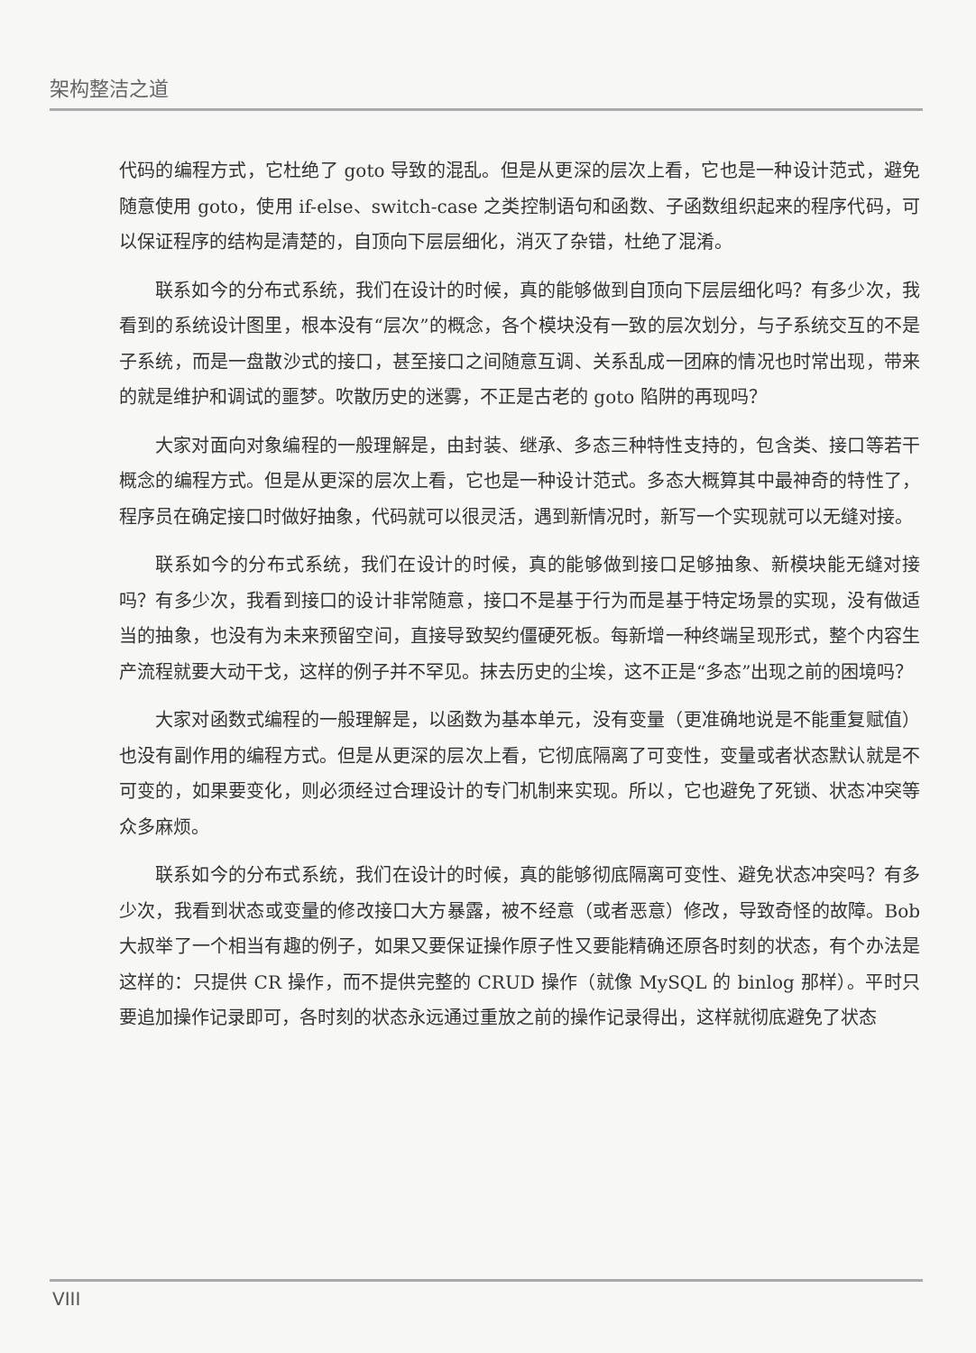架构整洁之道
代码的编程方式，它杜绝了 goto 导致的混乱。但是从更深的层次上看，它也是一种设计范式，避免随意使用 goto，使用 if-else、switch-case 之类控制语句和函数、子函数组织起来的程序代码，可以保证程序的结构是清楚的，自顶向下层层细化，消灭了杂错，杜绝了混淆。
联系如今的分布式系统，我们在设计的时候，真的能够做到自顶向下层层细化吗？有多少次，我看到的系统设计图里，根本没有“层次”的概念，各个模块没有一致的层次划分，与子系统交互的不是子系统，而是一盘散沙式的接口，甚至接口之间随意互调、关系乱成一团麻的情况也时常出现，带来的就是维护和调试的噩梦。吹散历史的迷雾，不正是古老的 goto 陷阱的再现吗？
大家对面向对象编程的一般理解是，由封装、继承、多态三种特性支持的，包含类、接口等若干概念的编程方式。但是从更深的层次上看，它也是一种设计范式。多态大概算其中最神奇的特性了，程序员在确定接口时做好抽象，代码就可以很灵活，遇到新情况时，新写一个实现就可以无缝对接。
联系如今的分布式系统，我们在设计的时候，真的能够做到接口足够抽象、新模块能无缝对接吗？有多少次，我看到接口的设计非常随意，接口不是基于行为而是基于特定场景的实现，没有做适当的抽象，也没有为未来预留空间，直接导致契约僵硬死板。每新增一种终端呈现形式，整个内容生产流程就要大动干戈，这样的例子并不罕见。抹去历史的尘埃，这不正是“多态”出现之前的困境吗？
大家对函数式编程的一般理解是，以函数为基本单元，没有变量（更准确地说是不能重复赋值）也没有副作用的编程方式。但是从更深的层次上看，它彻底隔离了可变性，变量或者状态默认就是不可变的，如果要变化，则必须经过合理设计的专门机制来实现。所以，它也避免了死锁、状态冲突等众多麻烦。
联系如今的分布式系统，我们在设计的时候，真的能够彻底隔离可变性、避免状态冲突吗？有多少次，我看到状态或变量的修改接口大方暴露，被不经意（或者恶意）修改，导致奇怪的故障。Bob 大叔举了一个相当有趣的例子，如果又要保证操作原子性又要能精确还原各时刻的状态，有个办法是这样的：只提供 CR 操作，而不提供完整的 CRUD 操作（就像 MySQL 的 binlog 那样）。平时只要追加操作记录即可，各时刻的状态永远通过重放之前的操作记录得出，这样就彻底避免了状态
VIII